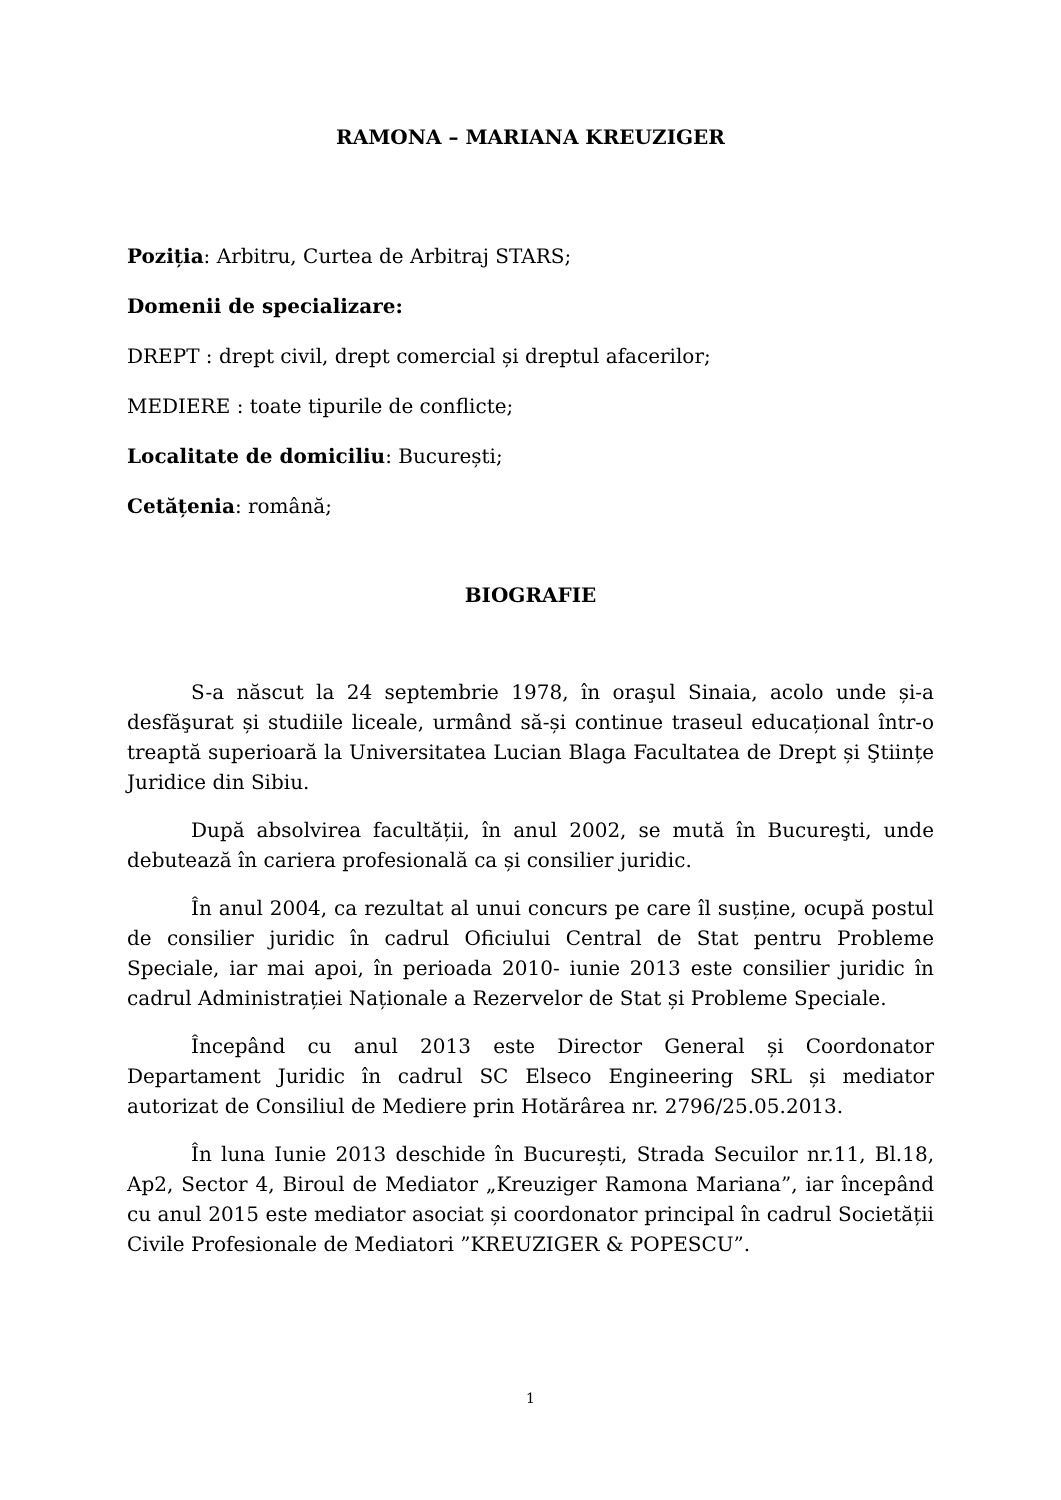RAMONA – MARIANA KREUZIGER
Poziția: Arbitru, Curtea de Arbitraj STARS;
Domenii de specializare:
DREPT : drept civil, drept comercial și dreptul afacerilor;
MEDIERE : toate tipurile de conflicte;
Localitate de domiciliu: București;
Cetățenia: română;
BIOGRAFIE
S-a născut la 24 septembrie 1978, în oraşul Sinaia, acolo unde și-a desfăşurat și studiile liceale, urmând să-și continue traseul educațional într-o treaptă superioară la Universitatea Lucian Blaga Facultatea de Drept și Ştiințe Juridice din Sibiu.
După absolvirea facultății, în anul 2002, se mută în Bucureşti, unde debutează în cariera profesională ca și consilier juridic.
În anul 2004, ca rezultat al unui concurs pe care îl susține, ocupă postul de consilier juridic în cadrul Oficiului Central de Stat pentru Probleme Speciale, iar mai apoi, în perioada 2010- iunie 2013 este consilier juridic în cadrul Administrației Naționale a Rezervelor de Stat și Probleme Speciale.
Începând cu anul 2013 este Director General și Coordonator Departament Juridic în cadrul SC Elseco Engineering SRL și mediator autorizat de Consiliul de Mediere prin Hotărârea nr. 2796/25.05.2013.
În luna Iunie 2013 deschide în București, Strada Secuilor nr.11, Bl.18, Ap2, Sector 4, Biroul de Mediator „Kreuziger Ramona Mariana”, iar începând cu anul 2015 este mediator asociat și coordonator principal în cadrul Societății Civile Profesionale de Mediatori ”KREUZIGER & POPESCU”.
1